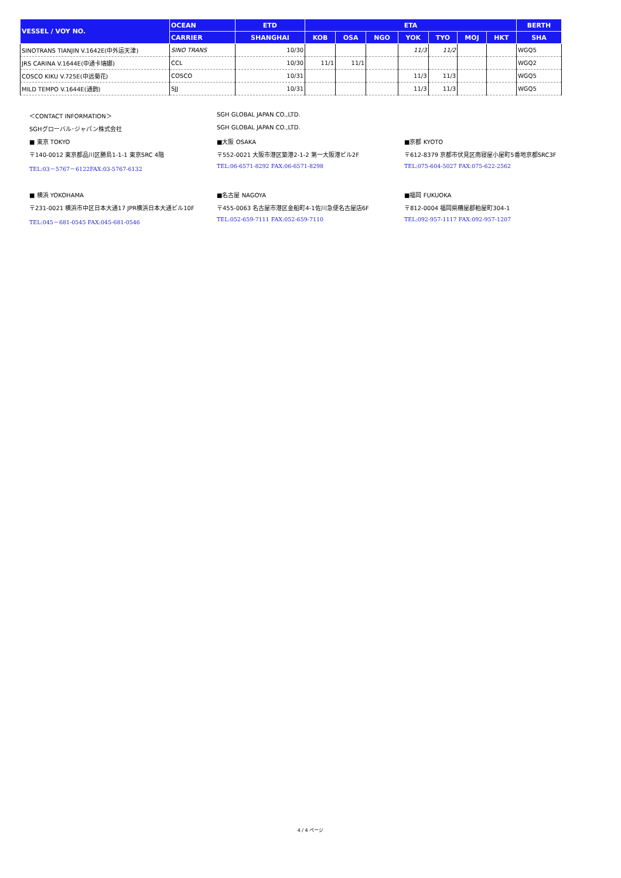| VESSEL / VOY NO. | OCEAN | ETD | ETA | | | | | | | BERTH |
| --- | --- | --- | --- | --- | --- | --- | --- | --- | --- | --- |
| | CARRIER | SHANGHAI | KOB | OSA | NGO | YOK | TYO | MOJ | HKT | SHA |
| SINOTRANS TIANJIN V.1642E(中外运天津) | SINO TRANS | 10/30 | | | | 11/3 | 11/2 | | | WGQ5 |
| JRS CARINA V.1644E(中通卡瑞娜) | CCL | 10/30 | 11/1 | 11/1 | | | | | | WGQ2 |
| COSCO KIKU V.725E(中远菊花) | COSCO | 10/31 | | | | 11/3 | 11/3 | | | WGQ5 |
| MILD TEMPO V.1644E(通韵) | SJJ | 10/31 | | | | 11/3 | 11/3 | | | WGQ5 |
＜CONTACT INFORMATION＞ SGH GLOBAL JAPAN CO.,LTD.
SGHグローバル･ジャパン株式会社 SGH GLOBAL JAPAN CO.,LTD.
■ 東京 TOKYO ■大阪 OSAKA ■京都 KYOTO
〒140-0012 東京都品川区勝島1-1-1 東京SRC 4階 〒552-0021 大阪市港区築港2-1-2 第一大阪港ビル2F 〒612-8379 京都市伏見区南寝屋小屋町5番地京都SRC3F
TEL:03－5767－6122FAX:03-5767-6132 TEL:06-6571-8292 FAX:06-6571-8298 TEL:075-604-5027 FAX:075-622-2562
■ 横浜 YOKOHAMA ■名古屋 NAGOYA ■福岡 FUKUOKA
〒231-0021 横浜市中区日本大通17 JPR横浜日本大通ビル10F 〒455-0063 名古屋市港区金船町4-1佐川急便名古屋店6F 〒812-0004 福岡県糟屋郡粕屋町304-1
TEL:045－681-0545 FAX:045-681-0546 TEL:052-659-7111 FAX:052-659-7110 TEL:092-957-1117 FAX:092-957-1207
4 / 4 ページ